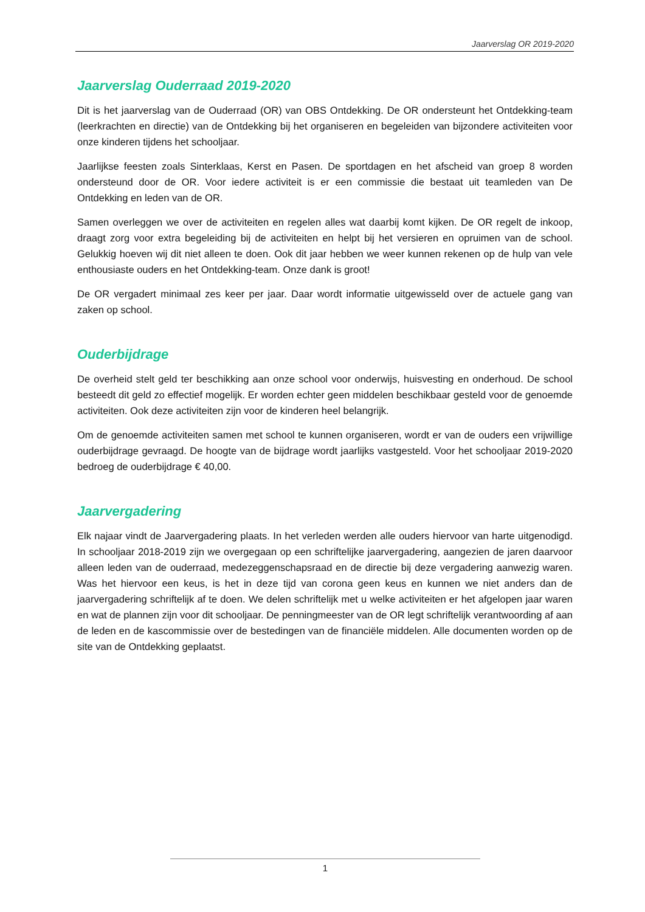Jaarverslag OR 2019-2020
Jaarverslag Ouderraad 2019-2020
Dit is het jaarverslag van de Ouderraad (OR) van OBS Ontdekking. De OR ondersteunt het Ontdekking-team (leerkrachten en directie) van de Ontdekking bij het organiseren en begeleiden van bijzondere activiteiten voor onze kinderen tijdens het schooljaar.
Jaarlijkse feesten zoals Sinterklaas, Kerst en Pasen. De sportdagen en het afscheid van groep 8 worden ondersteund door de OR. Voor iedere activiteit is er een commissie die bestaat uit teamleden van De Ontdekking en leden van de OR.
Samen overleggen we over de activiteiten en regelen alles wat daarbij komt kijken. De OR regelt de inkoop, draagt zorg voor extra begeleiding bij de activiteiten en helpt bij het versieren en opruimen van de school. Gelukkig hoeven wij dit niet alleen te doen. Ook dit jaar hebben we weer kunnen rekenen op de hulp van vele enthousiaste ouders en het Ontdekking-team. Onze dank is groot!
De OR vergadert minimaal zes keer per jaar. Daar wordt informatie uitgewisseld over de actuele gang van zaken op school.
Ouderbijdrage
De overheid stelt geld ter beschikking aan onze school voor onderwijs, huisvesting en onderhoud. De school besteedt dit geld zo effectief mogelijk. Er worden echter geen middelen beschikbaar gesteld voor de genoemde activiteiten. Ook deze activiteiten zijn voor de kinderen heel belangrijk.
Om de genoemde activiteiten samen met school te kunnen organiseren, wordt er van de ouders een vrijwillige ouderbijdrage gevraagd. De hoogte van de bijdrage wordt jaarlijks vastgesteld. Voor het schooljaar 2019-2020 bedroeg de ouderbijdrage € 40,00.
Jaarvergadering
Elk najaar vindt de Jaarvergadering plaats. In het verleden werden alle ouders hiervoor van harte uitgenodigd. In schooljaar 2018-2019 zijn we overgegaan op een schriftelijke jaarvergadering, aangezien de jaren daarvoor alleen leden van de ouderraad, medezeggenschapsraad en de directie bij deze vergadering aanwezig waren. Was het hiervoor een keus, is het in deze tijd van corona geen keus en kunnen we niet anders dan de jaarvergadering schriftelijk af te doen. We delen schriftelijk met u welke activiteiten er het afgelopen jaar waren en wat de plannen zijn voor dit schooljaar. De penningmeester van de OR legt schriftelijk verantwoording af aan de leden en de kascommissie over de bestedingen van de financiële middelen. Alle documenten worden op de site van de Ontdekking geplaatst.
1